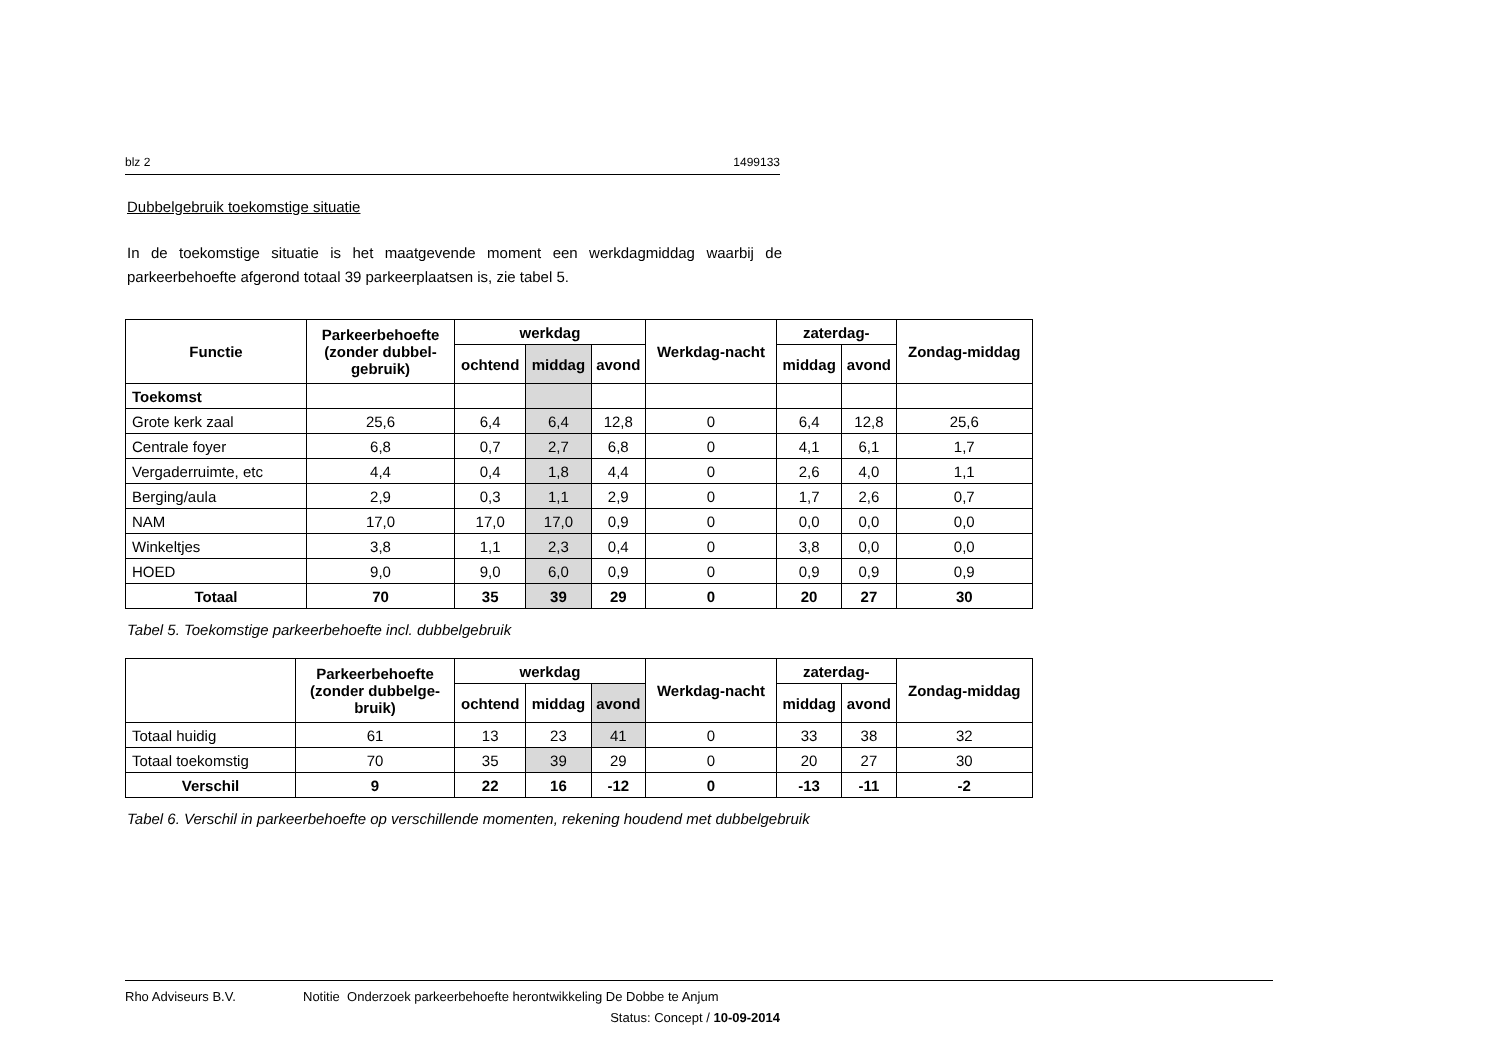blz 2 1499133
Dubbelgebruik toekomstige situatie
In de toekomstige situatie is het maatgevende moment een werkdagmiddag waarbij de parkeerbehoefte afgerond totaal 39 parkeerplaatsen is, zie tabel 5.
| Functie | Parkeerbehoefte (zonder dubbel-gebruik) | werkdag | | | Werkdag-nacht | zaterdag- | | Zondag-middag |
| --- | --- | --- | --- | --- | --- | --- | --- | --- |
| | | ochtend | middag | avond | | middag | avond | |
| Toekomst | | | | | | | | |
| Grote kerk zaal | 25,6 | 6,4 | 6,4 | 12,8 | 0 | 6,4 | 12,8 | 25,6 |
| Centrale foyer | 6,8 | 0,7 | 2,7 | 6,8 | 0 | 4,1 | 6,1 | 1,7 |
| Vergaderruimte, etc | 4,4 | 0,4 | 1,8 | 4,4 | 0 | 2,6 | 4,0 | 1,1 |
| Berging/aula | 2,9 | 0,3 | 1,1 | 2,9 | 0 | 1,7 | 2,6 | 0,7 |
| NAM | 17,0 | 17,0 | 17,0 | 0,9 | 0 | 0,0 | 0,0 | 0,0 |
| Winkeltjes | 3,8 | 1,1 | 2,3 | 0,4 | 0 | 3,8 | 0,0 | 0,0 |
| HOED | 9,0 | 9,0 | 6,0 | 0,9 | 0 | 0,9 | 0,9 | 0,9 |
| Totaal | 70 | 35 | 39 | 29 | 0 | 20 | 27 | 30 |
Tabel 5. Toekomstige parkeerbehoefte incl. dubbelgebruik
| | Parkeerbehoefte (zonder dubbelge-bruik) | werkdag | | | Werkdag-nacht | zaterdag- | | Zondag-middag |
| --- | --- | --- | --- | --- | --- | --- | --- | --- |
| | | ochtend | middag | avond | | middag | avond | |
| Totaal huidig | 61 | 13 | 23 | 41 | 0 | 33 | 38 | 32 |
| Totaal toekomstig | 70 | 35 | 39 | 29 | 0 | 20 | 27 | 30 |
| Verschil | 9 | 22 | 16 | -12 | 0 | -13 | -11 | -2 |
Tabel 6. Verschil in parkeerbehoefte op verschillende momenten, rekening houdend met dubbelgebruik
Rho Adviseurs B.V. Notitie Onderzoek parkeerbehoefte herontwikkeling De Dobbe te Anjum
Status: Concept / 10-09-2014